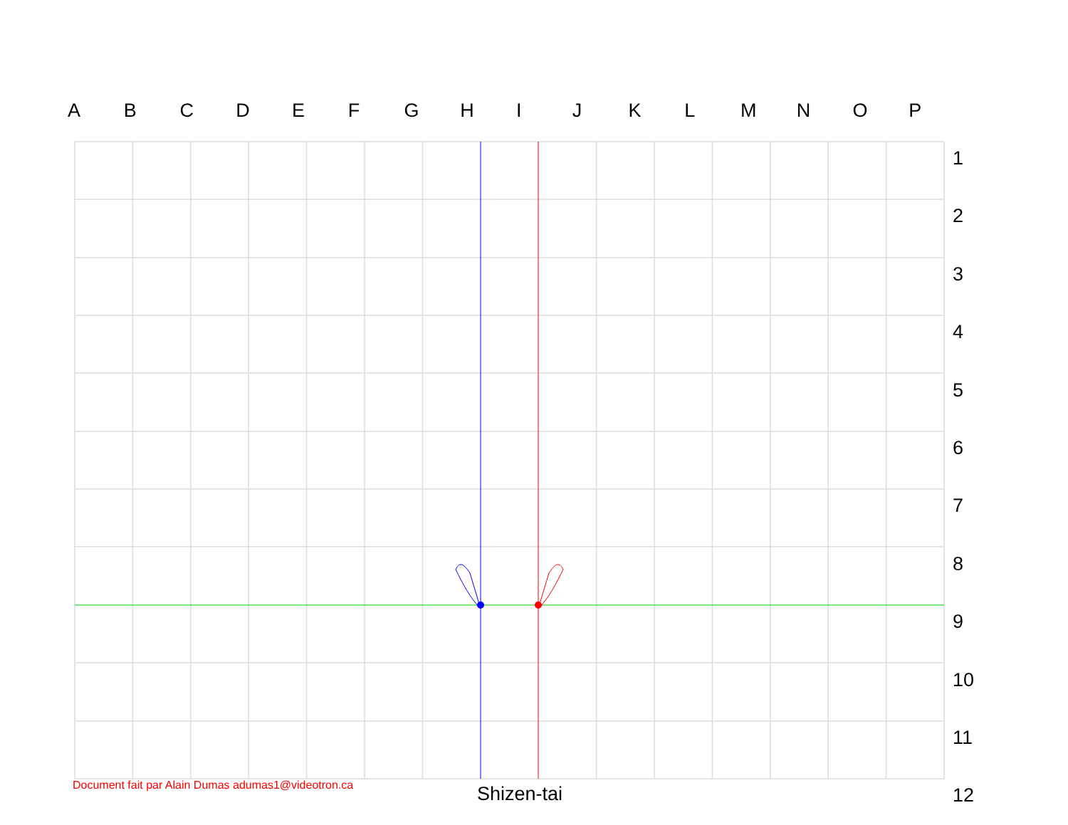ABCDEFGHIJKLMNOP
1
2
3
4
5
6
7
8
9
10
11
12
Document fait par Alain Dumas adumas1@videotron.ca
Shizen-tai